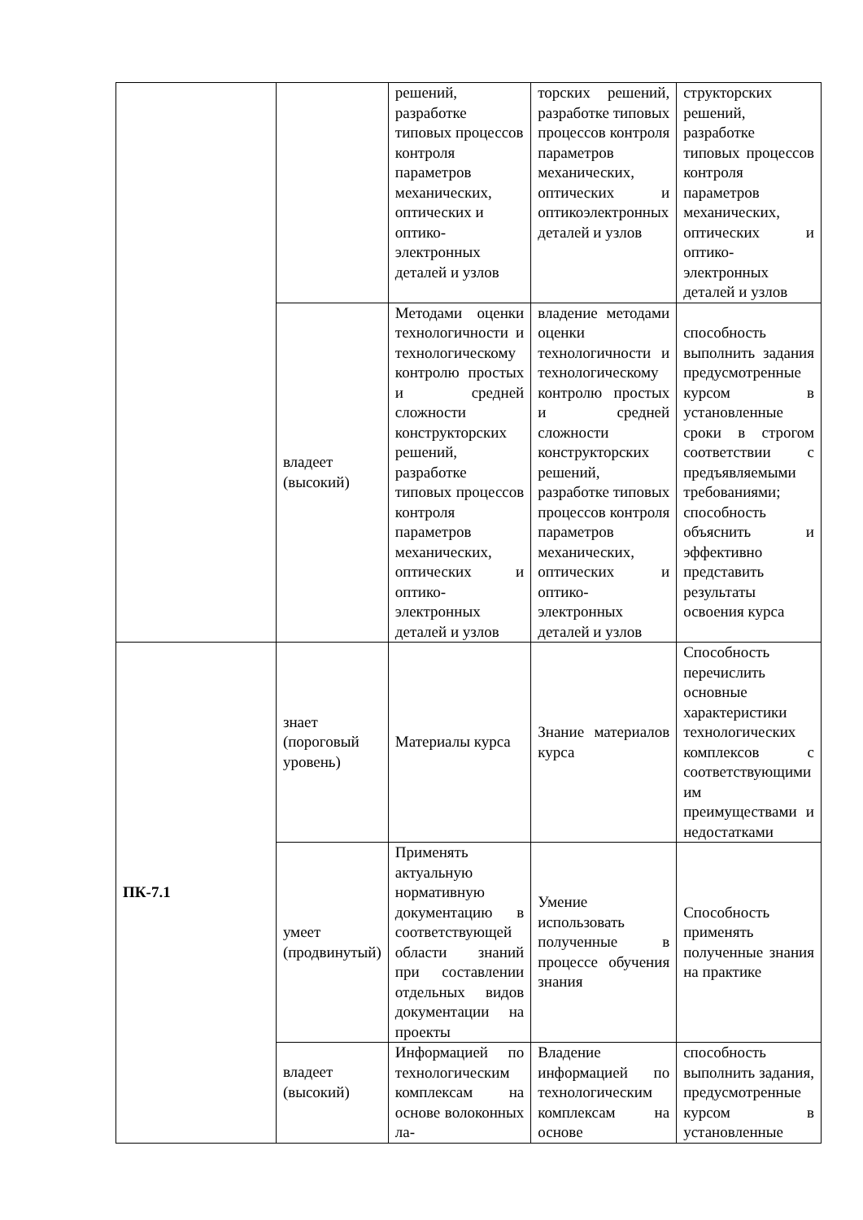| | | решений, разработке типовых процессов контроля параметров механических, оптических и оптико-электронных деталей и узлов | торских решений, разработке типовых процессов контроля параметров механических, оптических и оптикоэлектронных деталей и узлов | структорских решений, разработке типовых процессов контроля параметров механических, оптических и оптико-электронных деталей и узлов |
| | владеет (высокий) | Методами оценки технологичности и технологическому контролю простых и средней сложности конструкторских решений, разработке типовых процессов контроля параметров механических, оптических и оптико-электронных деталей и узлов | владение методами оценки технологичности и технологическому контролю простых и средней сложности конструкторских решений, разработке типовых процессов контроля параметров механических, оптических и оптико-электронных деталей и узлов | способность выполнить задания предусмотренные курсом в установленные сроки в строгом соответствии с предъявляемыми требованиями; способность объяснить и эффективно представить результаты освоения курса |
| ПК-7.1 | знает (пороговый уровень) | Материалы курса | Знание материалов курса | Способность перечислить основные характеристики технологических комплексов с соответствующими им преимуществами и недостатками |
| | умеет (продвинутый) | Применять актуальную нормативную документацию в соответствующей области знаний при составлении отдельных видов документации на проекты | Умение использовать полученные в процессе обучения знания | Способность применять полученные знания на практике |
| | владеет (высокий) | Информацией по технологическим комплексам на основе волоконных ла- | Владение информацией по технологическим комплексам на основе | способность выполнить задания, предусмотренные курсом в установленные |